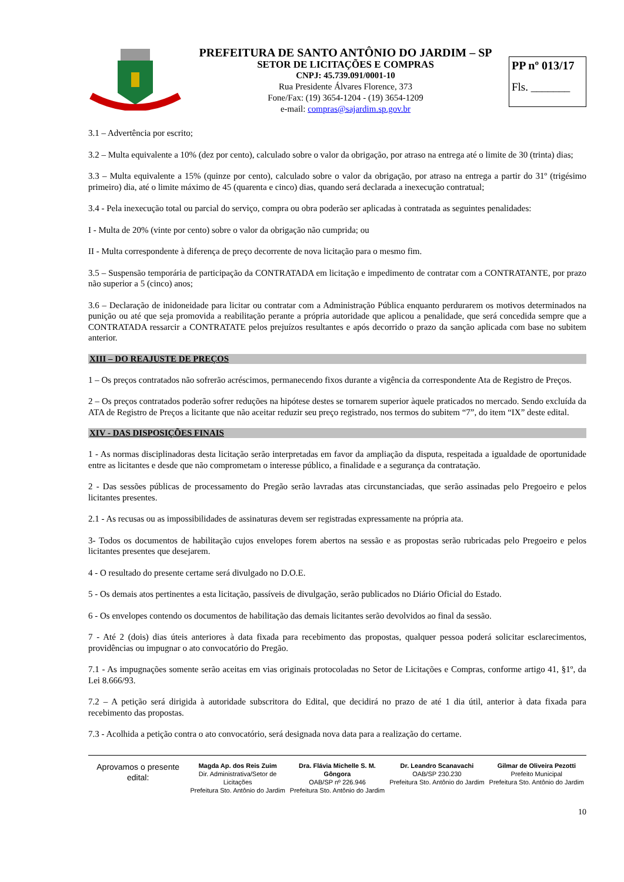PREFEITURA DE SANTO ANTÔNIO DO JARDIM – SP
SETOR DE LICITAÇÕES E COMPRAS
CNPJ: 45.739.091/0001-10
Rua Presidente Álvares Florence, 373
Fone/Fax: (19) 3654-1204 - (19) 3654-1209
e-mail: compras@sajardim.sp.gov.br
PP nº 013/17
Fls. _______
3.1 – Advertência por escrito;
3.2 – Multa equivalente a 10% (dez por cento), calculado sobre o valor da obrigação, por atraso na entrega até o limite de 30 (trinta) dias;
3.3 – Multa equivalente a 15% (quinze por cento), calculado sobre o valor da obrigação, por atraso na entrega a partir do 31º (trigésimo primeiro) dia, até o limite máximo de 45 (quarenta e cinco) dias, quando será declarada a inexecução contratual;
3.4 - Pela inexecução total ou parcial do serviço, compra ou obra poderão ser aplicadas à contratada as seguintes penalidades:
I - Multa de 20% (vinte por cento) sobre o valor da obrigação não cumprida; ou
II - Multa correspondente à diferença de preço decorrente de nova licitação para o mesmo fim.
3.5 – Suspensão temporária de participação da CONTRATADA em licitação e impedimento de contratar com a CONTRATANTE, por prazo não superior a 5 (cinco) anos;
3.6 – Declaração de inidoneidade para licitar ou contratar com a Administração Pública enquanto perdurarem os motivos determinados na punição ou até que seja promovida a reabilitação perante a própria autoridade que aplicou a penalidade, que será concedida sempre que a CONTRATADA ressarcir a CONTRATATE pelos prejuízos resultantes e após decorrido o prazo da sanção aplicada com base no subitem anterior.
XIII – DO REAJUSTE DE PREÇOS
1 – Os preços contratados não sofrerão acréscimos, permanecendo fixos durante a vigência da correspondente Ata de Registro de Preços.
2 – Os preços contratados poderão sofrer reduções na hipótese destes se tornarem superior àquele praticados no mercado. Sendo excluída da ATA de Registro de Preços a licitante que não aceitar reduzir seu preço registrado, nos termos do subitem “7”, do item “IX” deste edital.
XIV - DAS DISPOSIÇÕES FINAIS
1 - As normas disciplinadoras desta licitação serão interpretadas em favor da ampliação da disputa, respeitada a igualdade de oportunidade entre as licitantes e desde que não comprometam o interesse público, a finalidade e a segurança da contratação.
2 - Das sessões públicas de processamento do Pregão serão lavradas atas circunstanciadas, que serão assinadas pelo Pregoeiro e pelos licitantes presentes.
2.1 - As recusas ou as impossibilidades de assinaturas devem ser registradas expressamente na própria ata.
3- Todos os documentos de habilitação cujos envelopes forem abertos na sessão e as propostas serão rubricadas pelo Pregoeiro e pelos licitantes presentes que desejarem.
4 - O resultado do presente certame será divulgado no D.O.E.
5 - Os demais atos pertinentes a esta licitação, passíveis de divulgação, serão publicados no Diário Oficial do Estado.
6 - Os envelopes contendo os documentos de habilitação das demais licitantes serão devolvidos ao final da sessão.
7 - Até 2 (dois) dias úteis anteriores à data fixada para recebimento das propostas, qualquer pessoa poderá solicitar esclarecimentos, providências ou impugnar o ato convocatório do Pregão.
7.1 - As impugnações somente serão aceitas em vias originais protocoladas no Setor de Licitações e Compras, conforme artigo 41, §1º, da Lei 8.666/93.
7.2 – A petição será dirigida à autoridade subscritora do Edital, que decidirá no prazo de até 1 dia útil, anterior à data fixada para recebimento das propostas.
7.3 - Acolhida a petição contra o ato convocatório, será designada nova data para a realização do certame.
Aprovamos o presente edital:
Magda Ap. dos Reis Zuim
Dir. Administrativa/Setor de Licitações
Prefeitura Sto. Antônio do Jardim
Dra. Flávia Michelle S. M. Gôngora
OAB/SP nº 226.946
Prefeitura Sto. Antônio do Jardim
Dr. Leandro Scanavachi
OAB/SP 230.230
Prefeitura Sto. Antônio do Jardim
Gilmar de Oliveira Pezotti
Prefeito Municipal
Prefeitura Sto. Antônio do Jardim
10